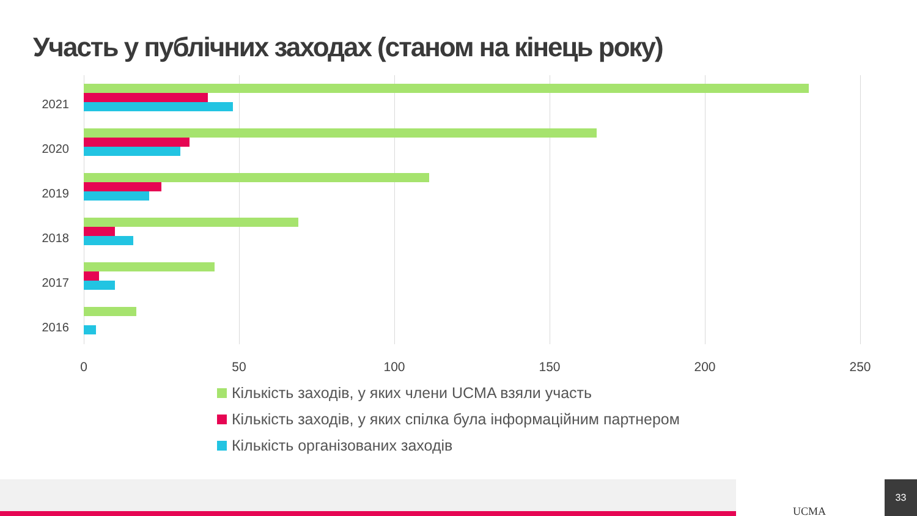Участь у публічних заходах (станом на кінець року)
2021
2020
2019
2018
2017
2016
0 50 100 150 200 250
Кількість заходів, у яких члени UCMA взяли участь
Кількість заходів, у яких спілка була інформаційним партнером
Кількість організованих заходів
UCMA
33